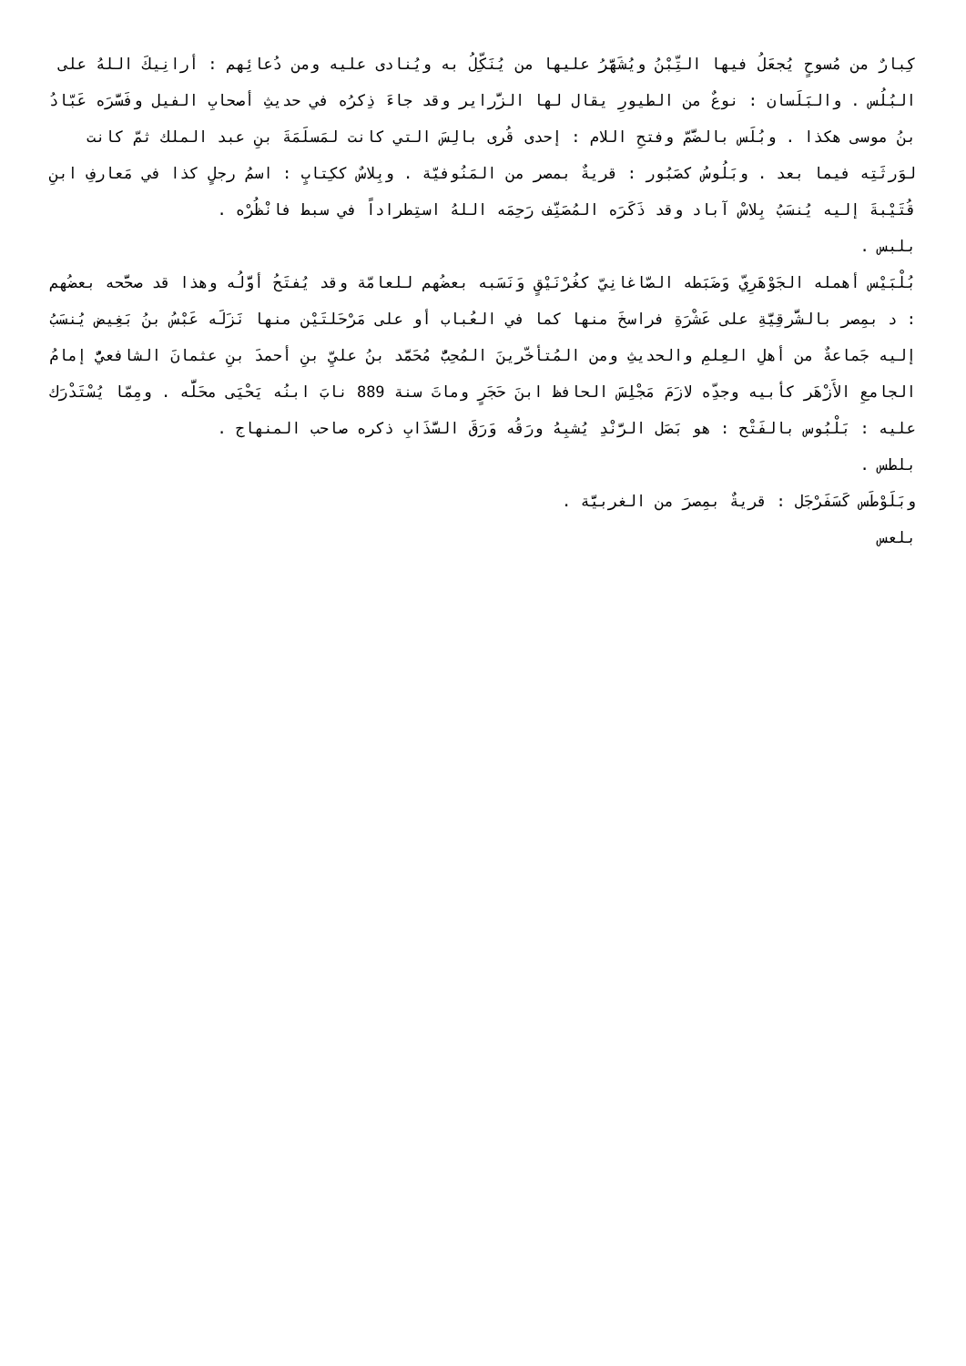كِبارٌ من مُسوحٍ يُجعَلُ فيها التِّبْنُ ويُشَهَّرُ عليها من يُنَكِّلُ به ويُنادى عليه ومن دُعائِهم : أرانِيكَ اللهُ على البُلُس . والبَلَسان : نوعٌ من الطيورِ يقال لها الزَّراير وقد جاءَ ذِكرُه في حديثِ أصحابِ الفيل وفَسَّرَه عَبّادُ بنُ موسى هكذا . وبُلَس بالضَّمّ وفتحِ اللام : إحدى قُرى بالِسَ التي كانت لمَسلَمَةَ بنِ عبد الملك ثمّ كانت لوَرثَتِه فيما بعد . وبَلُوسُ كصَبُور : قريةٌ بمصر من المَنُوفيّة . وبِلاسٌ ككِتابٍ : اسمُ رجلٍ كذا في مَعارفِ ابنِ قُتَيْبةَ إليه يُنسَبُ بِلاسْ آباد وقد ذَكَرَه المُصَنِّف رَحِمَه اللهُ استِطراداً في سبط فانْظُرْه .
بلبس .
بُلْبَيْس أهمله الجَوْهَرِيّ وَضَبَطه الصّاغانِيّ كغُرْنَيْقٍ وَنَسَبه بعضُهم للعامّة وقد يُفتَحُ أوَّلُه وهذا قد صحَّحه بعضُهم : د بمِصر بالشَّرقِيَّةِ على عَشْرَةِ فراسخَ منها كما في العُباب أو على مَرْحَلتَيْن منها نَزَلَه عَبْسُ بنُ بَغِيض يُنسَبُ إليه جَماعةٌ من أهلِ العِلمِ والحديثِ ومن المُتأخّرينَ المُحِبُّ مُحَمَّد بنُ عليِّ بنِ أحمدَ بنِ عثمانَ الشافعيُّ إمامُ الجامعِ الأَزْهَر كأبيه وجدِّه لازَمَ مَجْلِسَ الحافظ ابنَ حَجَرٍ وماتَ سنة 889 نابَ ابنُه يَحْيَى محَلَّه . ومِمّا يُسْتَدْرَك عليه : بَلْبُوس بالفَتْح : هو بَصَل الرَّنْدِ يُشبِهُ ورَقُه وَرَقَ السَّذَابِ ذكره صاحب المنهاج .
بلطس .
وبَلَوْطَس كَسَفَرْجَل : قريةٌ بمِصرَ من الغربيَّة .
بلعس